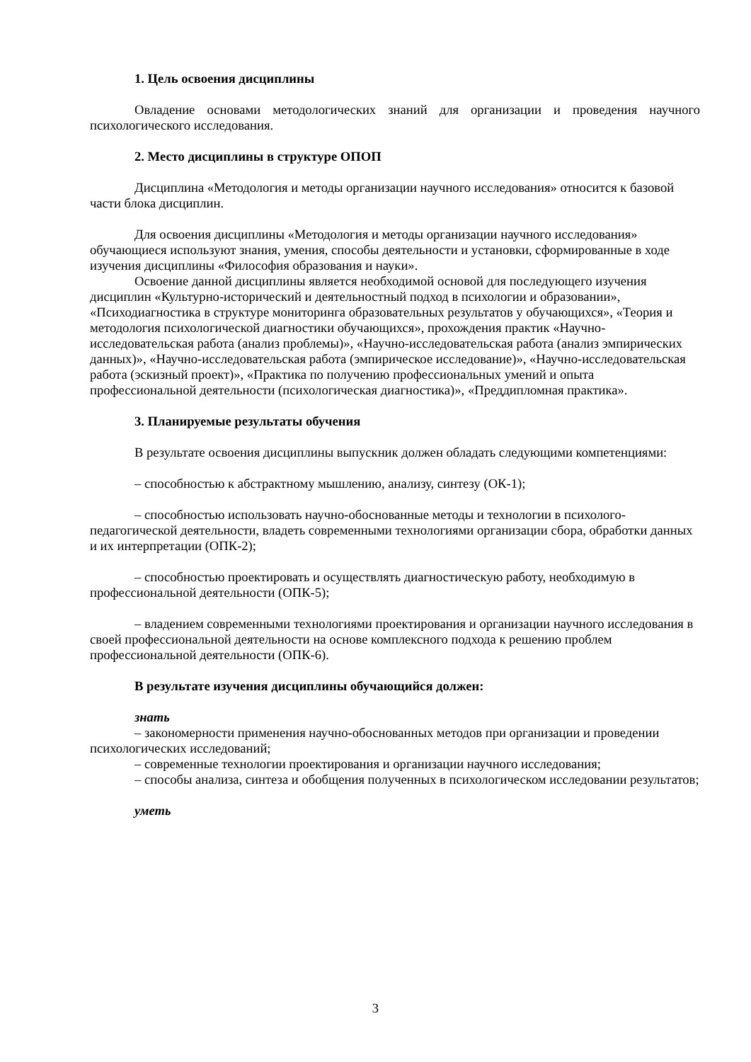1. Цель освоения дисциплины
Овладение основами методологических знаний для организации и проведения научного психологического исследования.
2. Место дисциплины в структуре ОПОП
Дисциплина «Методология и методы организации научного исследования» относится к базовой части блока дисциплин.
Для освоения дисциплины «Методология и методы организации научного исследования» обучающиеся используют знания, умения, способы деятельности и установки, сформированные в ходе изучения дисциплины «Философия образования и науки».
Освоение данной дисциплины является необходимой основой для последующего изучения дисциплин «Культурно-исторический и деятельностный подход в психологии и образовании», «Психодиагностика в структуре мониторинга образовательных результатов у обучающихся», «Теория и методология психологической диагностики обучающихся», прохождения практик «Научно-исследовательская работа (анализ проблемы)», «Научно-исследовательская работа (анализ эмпирических данных)», «Научно-исследовательская работа (эмпирическое исследование)», «Научно-исследовательская работа (эскизный проект)», «Практика по получению профессиональных умений и опыта профессиональной деятельности (психологическая диагностика)», «Преддипломная практика».
3. Планируемые результаты обучения
В результате освоения дисциплины выпускник должен обладать следующими компетенциями:
– способностью к абстрактному мышлению, анализу, синтезу (ОК-1);
– способностью использовать научно-обоснованные методы и технологии в психолого-педагогической деятельности, владеть современными технологиями организации сбора, обработки данных и их интерпретации (ОПК-2);
– способностью проектировать и осуществлять диагностическую работу, необходимую в профессиональной деятельности (ОПК-5);
– владением современными технологиями проектирования и организации научного исследования в своей профессиональной деятельности на основе комплексного подхода к решению проблем профессиональной деятельности (ОПК-6).
В результате изучения дисциплины обучающийся должен:
знать
– закономерности применения научно-обоснованных методов при организации и проведении психологических исследований;
– современные технологии проектирования и организации научного исследования;
– способы анализа, синтеза и обобщения полученных в психологическом исследовании результатов;
уметь
3